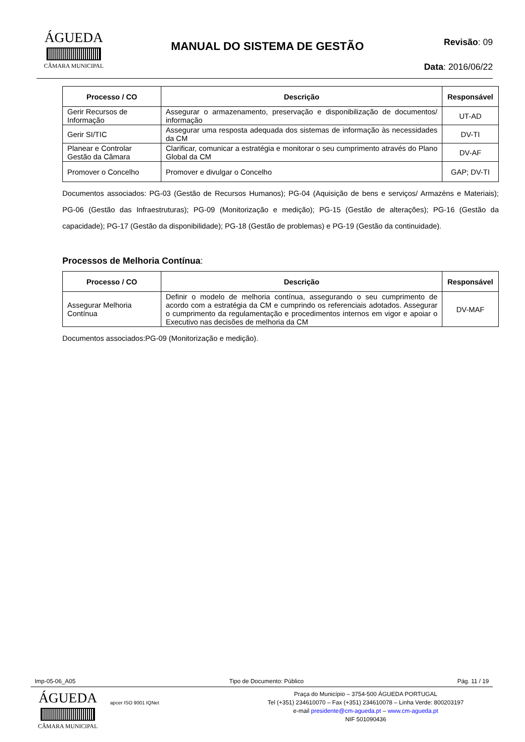ÁGUEDA
CÂMARA MUNICIPAL
MANUAL DO SISTEMA DE GESTÃO
Revisão: 09
Data: 2016/06/22
| Processo / CO | Descrição | Responsável |
| --- | --- | --- |
| Gerir Recursos de Informação | Assegurar o armazenamento, preservação e disponibilização de documentos/ informação | UT-AD |
| Gerir SI/TIC | Assegurar uma resposta adequada dos sistemas de informação às necessidades da CM | DV-TI |
| Planear e Controlar Gestão da Câmara | Clarificar, comunicar a estratégia e monitorar o seu cumprimento através do Plano Global da CM | DV-AF |
| Promover o Concelho | Promover e divulgar o Concelho | GAP; DV-TI |
Documentos associados: PG-03 (Gestão de Recursos Humanos); PG-04 (Aquisição de bens e serviços/ Armazéns e Materiais); PG-06 (Gestão das Infraestruturas); PG-09 (Monitorização e medição); PG-15 (Gestão de alterações); PG-16 (Gestão da capacidade); PG-17 (Gestão da disponibilidade); PG-18 (Gestão de problemas) e PG-19 (Gestão da continuidade).
Processos de Melhoria Contínua:
| Processo / CO | Descrição | Responsável |
| --- | --- | --- |
| Assegurar Melhoria Contínua | Definir o modelo de melhoria contínua, assegurando o seu cumprimento de acordo com a estratégia da CM e cumprindo os referenciais adotados. Assegurar o cumprimento da regulamentação e procedimentos internos em vigor e apoiar o Executivo nas decisões de melhoria da CM | DV-MAF |
Documentos associados:PG-09 (Monitorização e medição).
Imp-05-06_A05 Tipo de Documento: Público Pág. 11 / 19
ÁGUEDA
CÂMARA MUNICIPAL
apcer ISO 9001 IQNet
Praça do Município – 3754-500 ÁGUEDA PORTUGAL
Tel (+351) 234610070 – Fax (+351) 234610078 – Linha Verde: 800203197
e-mail presidente@cm-agueda.pt – www.cm-agueda.pt
NIF 501090436